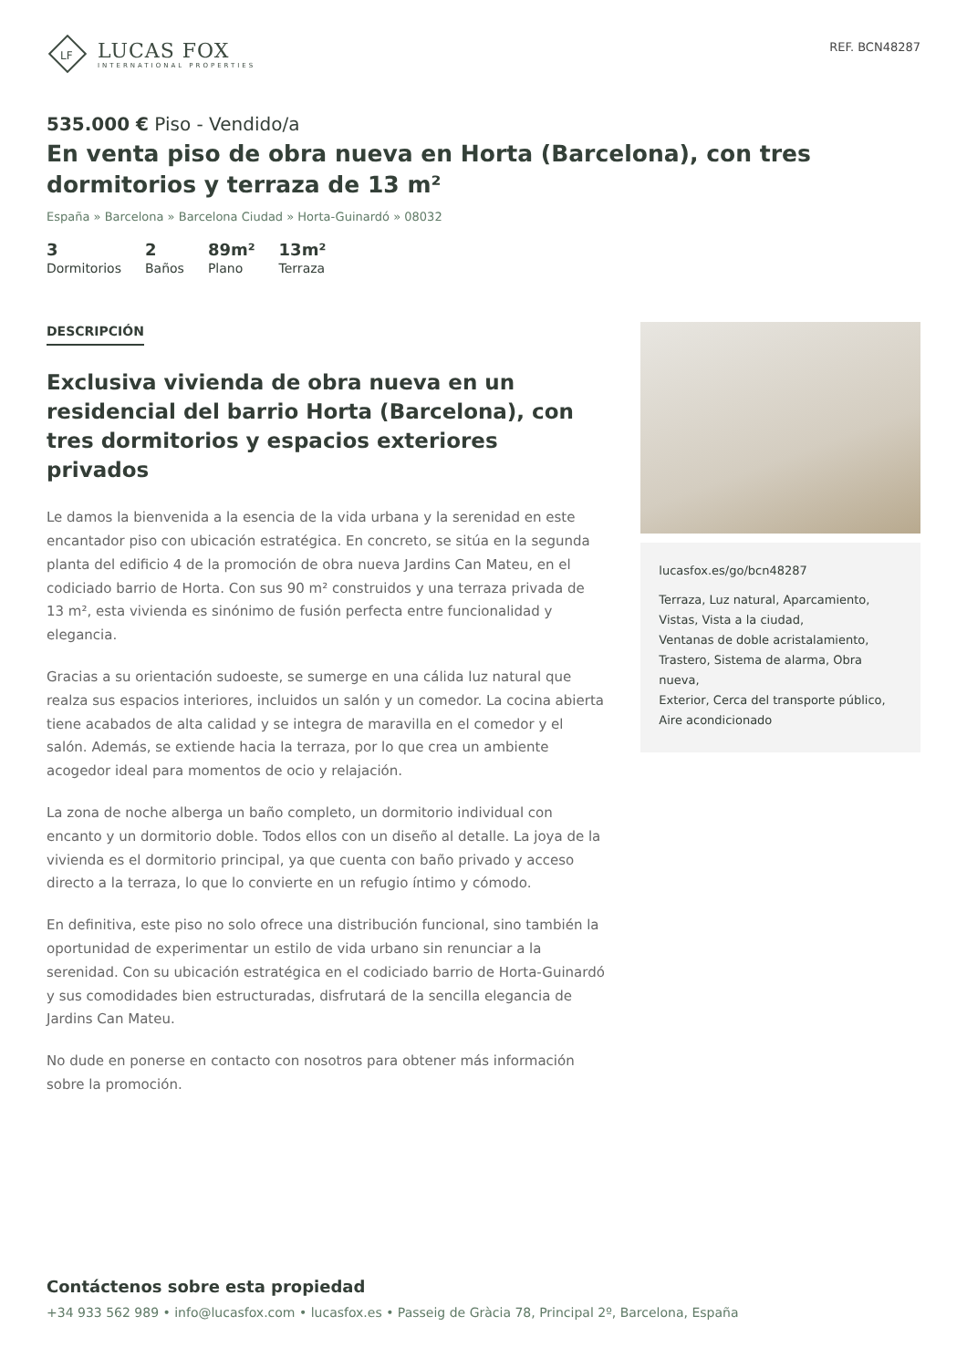LF
LUCAS FOX
INTERNATIONAL PROPERTIES
REF. BCN48287
535.000 € Piso - Vendido/a
En venta piso de obra nueva en Horta (Barcelona), con tres dormitorios y terraza de 13 m²
España » Barcelona » Barcelona Ciudad » Horta-Guinardó » 08032
3
Dormitorios
2
Baños
89m²
Plano
13m²
Terraza
DESCRIPCIÓN
Exclusiva vivienda de obra nueva en un residencial del barrio Horta (Barcelona), con tres dormitorios y espacios exteriores privados
Le damos la bienvenida a la esencia de la vida urbana y la serenidad en este encantador piso con ubicación estratégica. En concreto, se sitúa en la segunda planta del edificio 4 de la promoción de obra nueva Jardins Can Mateu, en el codiciado barrio de Horta. Con sus 90 m² construidos y una terraza privada de 13 m², esta vivienda es sinónimo de fusión perfecta entre funcionalidad y elegancia.
Gracias a su orientación sudoeste, se sumerge en una cálida luz natural que realza sus espacios interiores, incluidos un salón y un comedor. La cocina abierta tiene acabados de alta calidad y se integra de maravilla en el comedor y el salón. Además, se extiende hacia la terraza, por lo que crea un ambiente acogedor ideal para momentos de ocio y relajación.
La zona de noche alberga un baño completo, un dormitorio individual con encanto y un dormitorio doble. Todos ellos con un diseño al detalle. La joya de la vivienda es el dormitorio principal, ya que cuenta con baño privado y acceso directo a la terraza, lo que lo convierte en un refugio íntimo y cómodo.
En definitiva, este piso no solo ofrece una distribución funcional, sino también la oportunidad de experimentar un estilo de vida urbano sin renunciar a la serenidad. Con su ubicación estratégica en el codiciado barrio de Horta-Guinardó y sus comodidades bien estructuradas, disfrutará de la sencilla elegancia de Jardins Can Mateu.
No dude en ponerse en contacto con nosotros para obtener más información sobre la promoción.
lucasfox.es/go/bcn48287
Terraza, Luz natural, Aparcamiento, Vistas, Vista a la ciudad,
Ventanas de doble acristalamiento,
Trastero, Sistema de alarma, Obra nueva,
Exterior, Cerca del transporte público,
Aire acondicionado
Contáctenos sobre esta propiedad
+34 933 562 989 • info@lucasfox.com • lucasfox.es • Passeig de Gràcia 78, Principal 2º, Barcelona, España